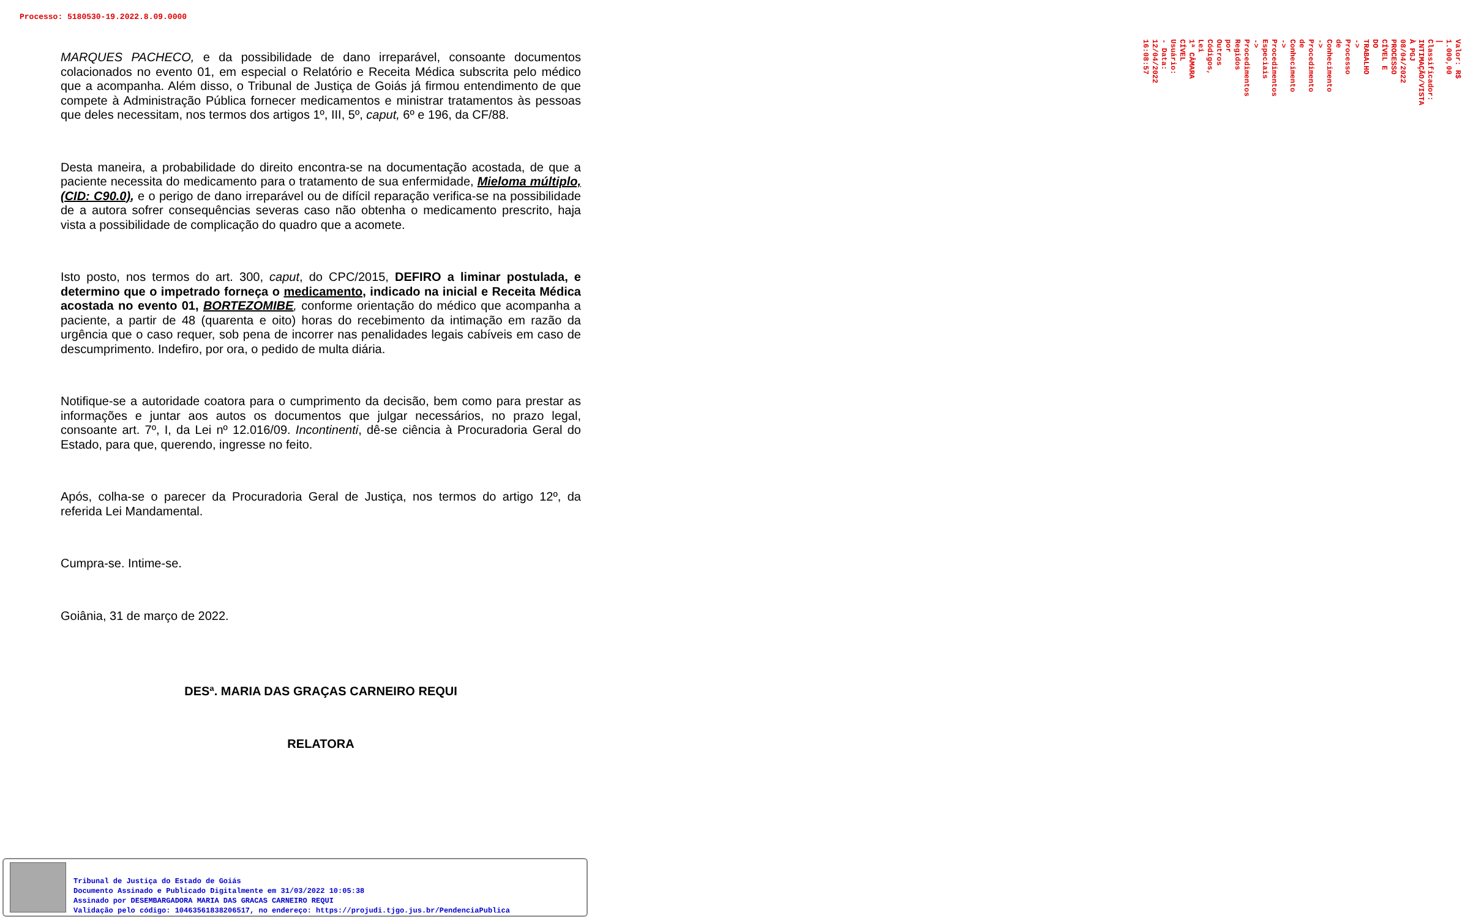Processo: 5180530-19.2022.8.09.0000
MARQUES PACHECO, e da possibilidade de dano irreparável, consoante documentos colacionados no evento 01, em especial o Relatório e Receita Médica subscrita pelo médico que a acompanha. Além disso, o Tribunal de Justiça de Goiás já firmou entendimento de que compete à Administração Pública fornecer medicamentos e ministrar tratamentos às pessoas que deles necessitam, nos termos dos artigos 1º, III, 5º, caput, 6º e 196, da CF/88.
Desta maneira, a probabilidade do direito encontra-se na documentação acostada, de que a paciente necessita do medicamento para o tratamento de sua enfermidade, Mieloma múltiplo, (CID: C90.0), e o perigo de dano irreparável ou de difícil reparação verifica-se na possibilidade de a autora sofrer consequências severas caso não obtenha o medicamento prescrito, haja vista a possibilidade de complicação do quadro que a acomete.
Isto posto, nos termos do art. 300, caput, do CPC/2015, DEFIRO a liminar postulada, e determino que o impetrado forneça o medicamento, indicado na inicial e Receita Médica acostada no evento 01, BORTEZOMIBE, conforme orientação do médico que acompanha a paciente, a partir de 48 (quarenta e oito) horas do recebimento da intimação em razão da urgência que o caso requer, sob pena de incorrer nas penalidades legais cabíveis em caso de descumprimento. Indefiro, por ora, o pedido de multa diária.
Notifique-se a autoridade coatora para o cumprimento da decisão, bem como para prestar as informações e juntar aos autos os documentos que julgar necessários, no prazo legal, consoante art. 7º, I, da Lei nº 12.016/09. Incontinenti, dê-se ciência à Procuradoria Geral do Estado, para que, querendo, ingresse no feito.
Após, colha-se o parecer da Procuradoria Geral de Justiça, nos termos do artigo 12º, da referida Lei Mandamental.
Cumpra-se. Intime-se.
Goiânia, 31 de março de 2022.
DESª. MARIA DAS GRAÇAS CARNEIRO REQUI
RELATORA
Valor: R$ 1.000,00 | Classificador: INTIMAÇÃO/VISTA À PGJ 08/04/2022
PROCESSO CÍVEL E DO TRABALHO -> Processo de Conhecimento -> Procedimento de Conhecimento -> Procedimentos Especiais -> Procedimentos Regidos por Outros Códigos, Lei
1ª CÂMARA CÍVEL
Usuário: - Data: 12/04/2022 16:08:57
Tribunal de Justiça do Estado de Goiás
Documento Assinado e Publicado Digitalmente em 31/03/2022 10:05:38
Assinado por DESEMBARGADORA MARIA DAS GRACAS CARNEIRO REQUI
Validação pelo código: 10463561838206517, no endereço: https://projudi.tjgo.jus.br/PendenciaPublica